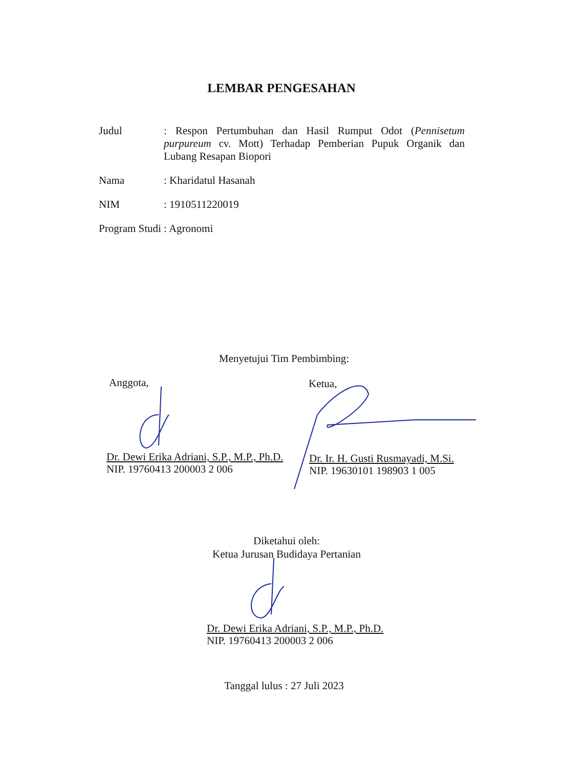LEMBAR PENGESAHAN
Judul : Respon Pertumbuhan dan Hasil Rumput Odot (Pennisetum purpureum cv. Mott) Terhadap Pemberian Pupuk Organik dan Lubang Resapan Biopori
Nama : Kharidatul Hasanah
NIM : 1910511220019
Program Studi
: Agronomi
Menyetujui Tim Pembimbing:
Anggota, Ketua,
Dr. Dewi Erika Adriani, S.P., M.P., Ph.D.
NIP. 19760413 200003 2 006
Dr. Ir. H. Gusti Rusmayadi, M.Si.
NIP. 19630101 198903 1 005
Diketahui oleh:
Ketua Jurusan Budidaya Pertanian
Dr. Dewi Erika Adriani, S.P., M.P., Ph.D.
NIP. 19760413 200003 2 006
Tanggal lulus : 27 Juli 2023